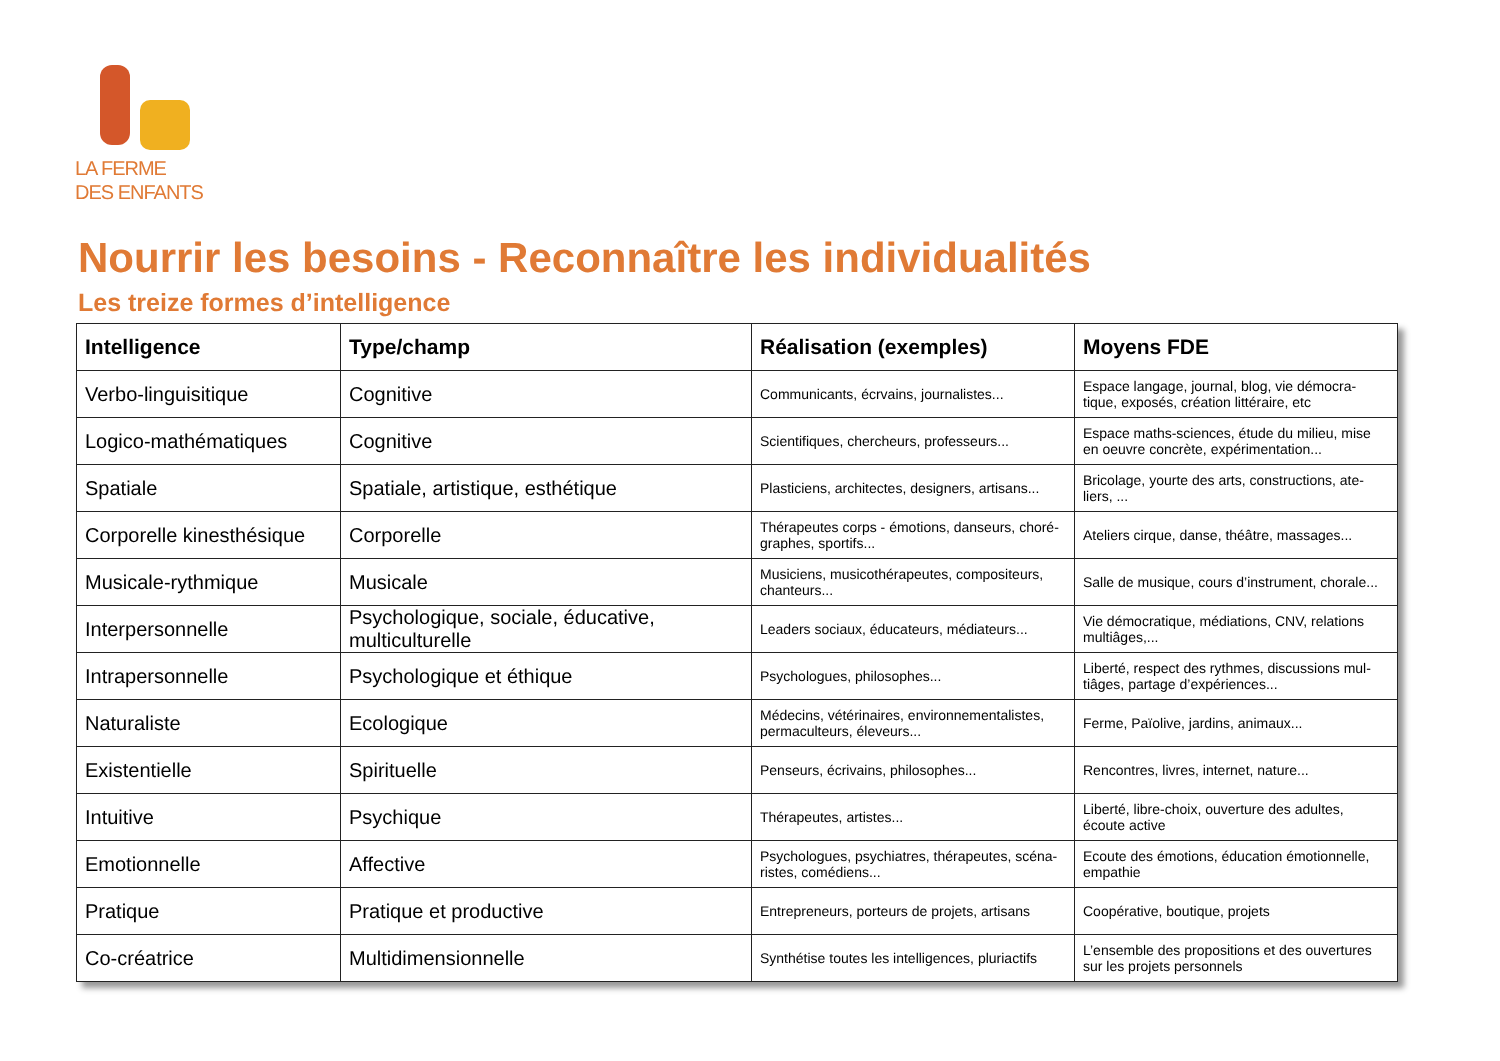LA FERME
DES ENFANTS
Nourrir les besoins - Reconnaître les individualités
Les treize formes d’intelligence
| Intelligence | Type/champ | Réalisation (exemples) | Moyens FDE |
| --- | --- | --- | --- |
| Verbo-linguisitique | Cognitive | Communicants, écrvains, journalistes... | Espace langage, journal, blog, vie démocra-tique, exposés, création littéraire, etc |
| Logico-mathématiques | Cognitive | Scientifiques, chercheurs, professeurs... | Espace maths-sciences, étude du milieu, mise en oeuvre concrète, expérimentation... |
| Spatiale | Spatiale, artistique, esthétique | Plasticiens, architectes, designers, artisans... | Bricolage, yourte des arts, constructions, ate-liers, ... |
| Corporelle kinesthésique | Corporelle | Thérapeutes corps - émotions, danseurs, choré-graphes, sportifs... | Ateliers cirque, danse, théâtre, massages... |
| Musicale-rythmique | Musicale | Musiciens, musicothérapeutes, compositeurs, chanteurs... | Salle de musique, cours d’instrument, chorale... |
| Interpersonnelle | Psychologique, sociale, éducative, multiculturelle | Leaders sociaux, éducateurs, médiateurs... | Vie démocratique, médiations, CNV, relations multiâges,... |
| Intrapersonnelle | Psychologique et éthique | Psychologues, philosophes... | Liberté, respect des rythmes, discussions mul-tiâges, partage d’expériences... |
| Naturaliste | Ecologique | Médecins, vétérinaires, environnementalistes, permaculteurs, éleveurs... | Ferme, Païolive, jardins, animaux... |
| Existentielle | Spirituelle | Penseurs, écrivains, philosophes... | Rencontres, livres, internet, nature... |
| Intuitive | Psychique | Thérapeutes, artistes... | Liberté, libre-choix, ouverture des adultes, écoute active |
| Emotionnelle | Affective | Psychologues, psychiatres, thérapeutes, scéna-ristes, comédiens... | Ecoute des émotions, éducation émotionnelle, empathie |
| Pratique | Pratique et productive | Entrepreneurs, porteurs de projets, artisans | Coopérative, boutique, projets |
| Co-créatrice | Multidimensionnelle | Synthétise toutes les intelligences, pluriactifs | L’ensemble des propositions et des ouvertures sur les projets personnels |